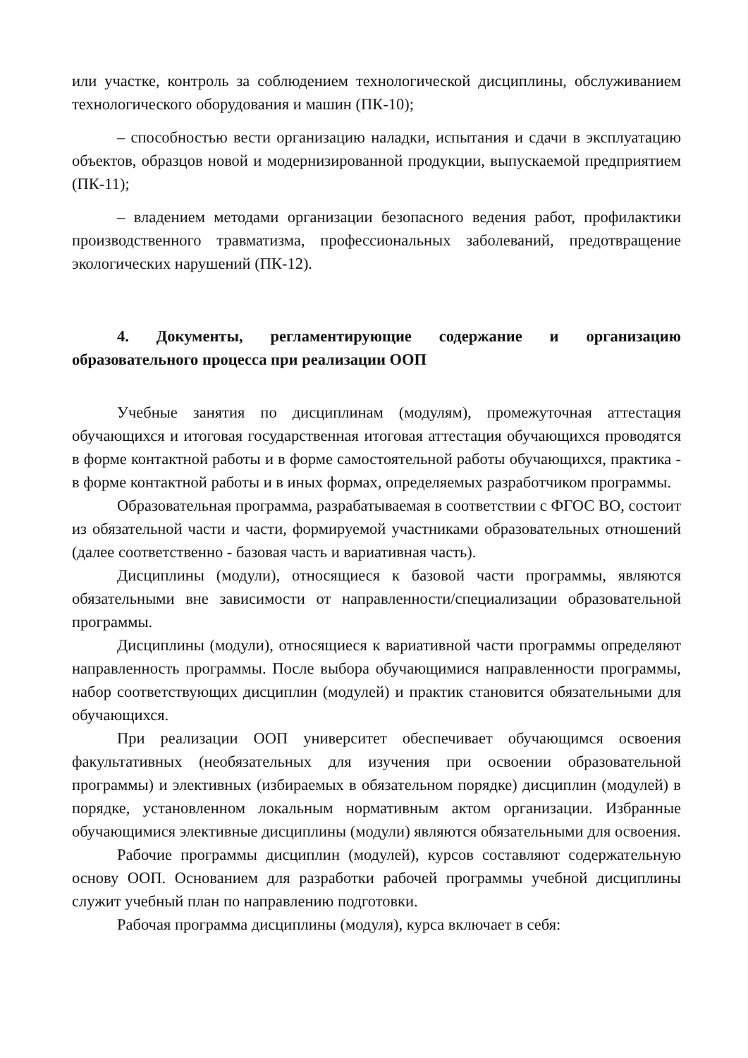или участке, контроль за соблюдением технологической дисциплины, обслуживанием технологического оборудования и машин (ПК-10);
– способностью вести организацию наладки, испытания и сдачи в эксплуатацию объектов, образцов новой и модернизированной продукции, выпускаемой предприятием (ПК-11);
– владением методами организации безопасного ведения работ, профилактики производственного травматизма, профессиональных заболеваний, предотвращение экологических нарушений (ПК-12).
4. Документы, регламентирующие содержание и организацию образовательного процесса при реализации ООП
Учебные занятия по дисциплинам (модулям), промежуточная аттестация обучающихся и итоговая государственная итоговая аттестация обучающихся проводятся в форме контактной работы и в форме самостоятельной работы обучающихся, практика - в форме контактной работы и в иных формах, определяемых разработчиком программы.
Образовательная программа, разрабатываемая в соответствии с ФГОС ВО, состоит из обязательной части и части, формируемой участниками образовательных отношений (далее соответственно - базовая часть и вариативная часть).
Дисциплины (модули), относящиеся к базовой части программы, являются обязательными вне зависимости от направленности/специализации образовательной программы.
Дисциплины (модули), относящиеся к вариативной части программы определяют направленность программы. После выбора обучающимися направленности программы, набор соответствующих дисциплин (модулей) и практик становится обязательными для обучающихся.
При реализации ООП университет обеспечивает обучающимся освоения факультативных (необязательных для изучения при освоении образовательной программы) и элективных (избираемых в обязательном порядке) дисциплин (модулей) в порядке, установленном локальным нормативным актом организации. Избранные обучающимися элективные дисциплины (модули) являются обязательными для освоения.
Рабочие программы дисциплин (модулей), курсов составляют содержательную основу ООП. Основанием для разработки рабочей программы учебной дисциплины служит учебный план по направлению подготовки.
Рабочая программа дисциплины (модуля), курса включает в себя: